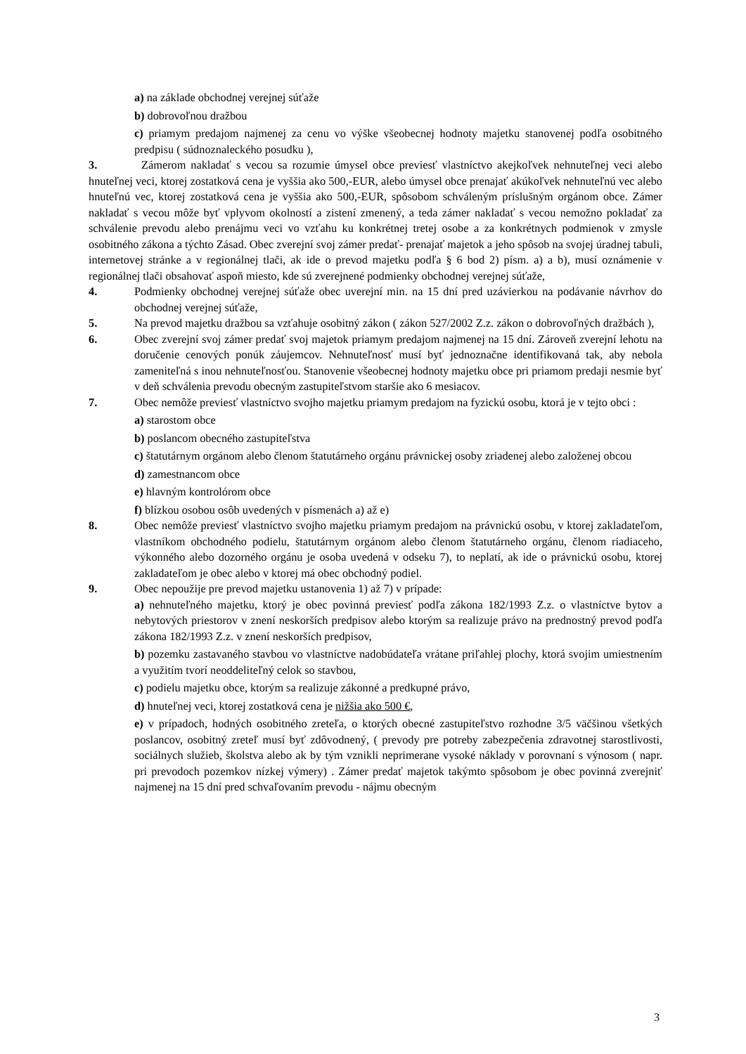a) na základe obchodnej verejnej súťaže
b) dobrovoľnou dražbou
c) priamym predajom najmenej za cenu vo výške všeobecnej hodnoty majetku stanovenej podľa osobitného predpisu ( súdnoznaleckého posudku ),
3. Zámerom nakladať s vecou sa rozumie úmysel obce previesť vlastníctvo akejkoľvek nehnuteľnej veci alebo hnuteľnej veci, ktorej zostatková cena je vyššia ako 500,-EUR, alebo úmysel obce prenajať akúkoľvek nehnuteľnú vec alebo hnuteľnú vec, ktorej zostatková cena je vyššia ako 500,-EUR, spôsobom schváleným príslušným orgánom obce. Zámer nakladať s vecou môže byť vplyvom okolností a zistení zmenený, a teda zámer nakladať s vecou nemožno pokladať za schválenie prevodu alebo prenájmu veci vo vzťahu ku konkrétnej tretej osobe a za konkrétnych podmienok v zmysle osobitného zákona a týchto Zásad. Obec zverejní svoj zámer predať- prenajať majetok a jeho spôsob na svojej úradnej tabuli, internetovej stránke a v regionálnej tlači, ak ide o prevod majetku podľa § 6 bod 2) písm. a) a b), musí oznámenie v regionálnej tlači obsahovať aspoň miesto, kde sú zverejnené podmienky obchodnej verejnej súťaže,
4. Podmienky obchodnej verejnej súťaže obec uverejní min. na 15 dní pred uzávierkou na podávanie návrhov do obchodnej verejnej súťaže,
5. Na prevod majetku dražbou sa vzťahuje osobitný zákon ( zákon 527/2002 Z.z. zákon o dobrovoľných dražbách ),
6. Obec zverejní svoj zámer predať svoj majetok priamym predajom najmenej na 15 dní. Zároveň zverejní lehotu na doručenie cenových ponúk záujemcov. Nehnuteľnosť musí byť jednoznačne identifikovaná tak, aby nebola zameniteľná s inou nehnuteľnosťou. Stanovenie všeobecnej hodnoty majetku obce pri priamom predaji nesmie byť v deň schválenia prevodu obecným zastupiteľstvom staršie ako 6 mesiacov.
7. Obec nemôže previesť vlastníctvo svojho majetku priamym predajom na fyzickú osobu, ktorá je v tejto obci :
a) starostom obce
b) poslancom obecného zastupiteľstva
c) štatutárnym orgánom alebo členom štatutárneho orgánu právnickej osoby zriadenej alebo založenej obcou
d) zamestnancom obce
e) hlavným kontrolórom obce
f) blízkou osobou osôb uvedených v písmenách a) až e)
8. Obec nemôže previesť vlastníctvo svojho majetku priamym predajom na právnickú osobu, v ktorej zakladateľom, vlastníkom obchodného podielu, štatutárnym orgánom alebo členom štatutárneho orgánu, členom riadiaceho, výkonného alebo dozorného orgánu je osoba uvedená v odseku 7), to neplatí, ak ide o právnickú osobu, ktorej zakladateľom je obec alebo v ktorej má obec obchodný podiel.
9. Obec nepoužije pre prevod majetku ustanovenia 1) až 7) v prípade:
a) nehnuteľného majetku, ktorý je obec povinná previesť podľa zákona 182/1993 Z.z. o vlastníctve bytov a nebytových priestorov v znení neskorších predpisov alebo ktorým sa realizuje právo na prednostný prevod podľa zákona 182/1993 Z.z. v znení neskorších predpisov,
b) pozemku zastavaného stavbou vo vlastníctve nadobúdateľa vrátane priľahlej plochy, ktorá svojim umiestnením a využitím tvorí neoddeliteľný celok so stavbou,
c) podielu majetku obce, ktorým sa realizuje zákonné a predkupné právo,
d) hnuteľnej veci, ktorej zostatková cena je nižšia ako 500 €,
e) v prípadoch, hodných osobitného zreteľa, o ktorých obecné zastupiteľstvo rozhodne 3/5 väčšinou všetkých poslancov, osobitný zreteľ musí byť zdôvodnený, ( prevody pre potreby zabezpečenia zdravotnej starostlivosti, sociálnych služieb, školstva alebo ak by tým vznikli neprimerane vysoké náklady v porovnaní s výnosom ( napr. pri prevodoch pozemkov nízkej výmery) . Zámer predať majetok takýmto spôsobom je obec povinná zverejniť najmenej na 15 dní pred schvaľovaním prevodu - nájmu obecným
3